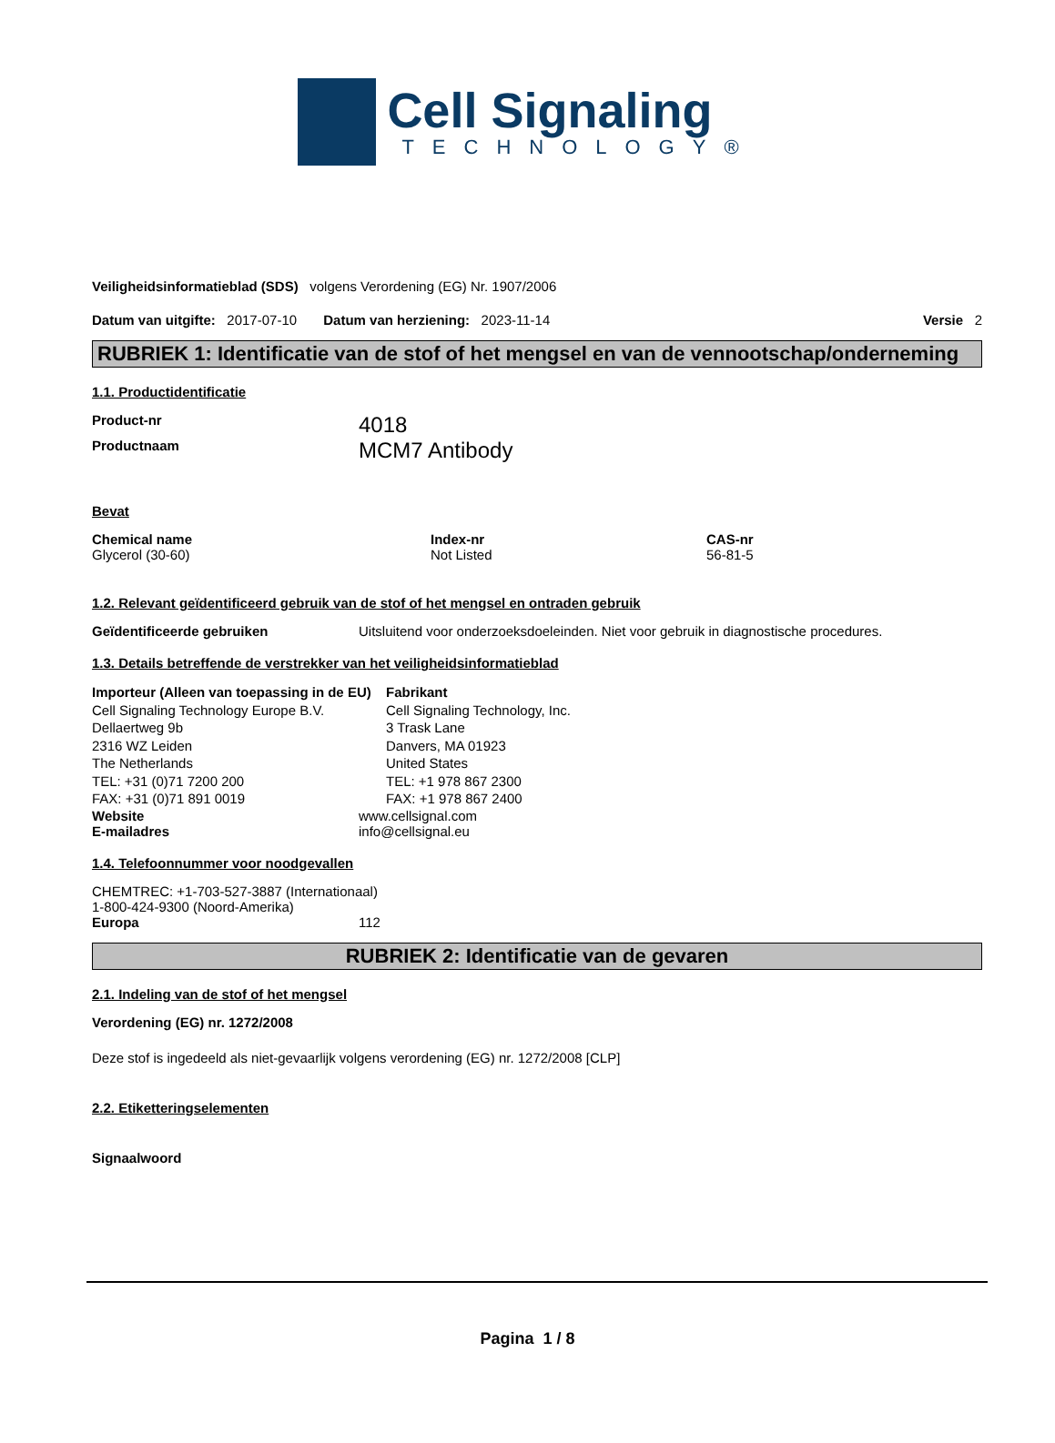Cell Signaling
TECHNOLOGY®
Veiligheidsinformatieblad (SDS) volgens Verordening (EG) Nr. 1907/2006
Datum van uitgifte: 2017-07-10 Datum van herziening: 2023-11-14 Versie 2
RUBRIEK 1: Identificatie van de stof of het mengsel en van de vennootschap/onderneming
1.1. Productidentificatie
Product-nr 4018
Productnaam MCM7 Antibody
Bevat
| Chemical name | Index-nr | CAS-nr |
| Glycerol (30-60) | Not Listed | 56-81-5 |
1.2. Relevant geïdentificeerd gebruik van de stof of het mengsel en ontraden gebruik
Geïdentificeerde gebruiken Uitsluitend voor onderzoeksdoeleinden. Niet voor gebruik in diagnostische procedures.
1.3. Details betreffende de verstrekker van het veiligheidsinformatieblad
Importeur (Alleen van toepassing in de EU)
Cell Signaling Technology Europe B.V.
Dellaertweg 9b
2316 WZ Leiden
The Netherlands
TEL: +31 (0)71 7200 200
FAX: +31 (0)71 891 0019
Fabrikant
Cell Signaling Technology, Inc.
3 Trask Lane
Danvers, MA 01923
United States
TEL: +1 978 867 2300
FAX: +1 978 867 2400
Website www.cellsignal.com
E-mailadres info@cellsignal.eu
1.4. Telefoonnummer voor noodgevallen
CHEMTREC: +1-703-527-3887 (Internationaal)
1-800-424-9300 (Noord-Amerika)
Europa 112
RUBRIEK 2: Identificatie van de gevaren
2.1. Indeling van de stof of het mengsel
Verordening (EG) nr. 1272/2008
Deze stof is ingedeeld als niet-gevaarlijk volgens verordening (EG) nr. 1272/2008 [CLP]
2.2. Etiketteringselementen
Signaalwoord
Pagina 1 / 8